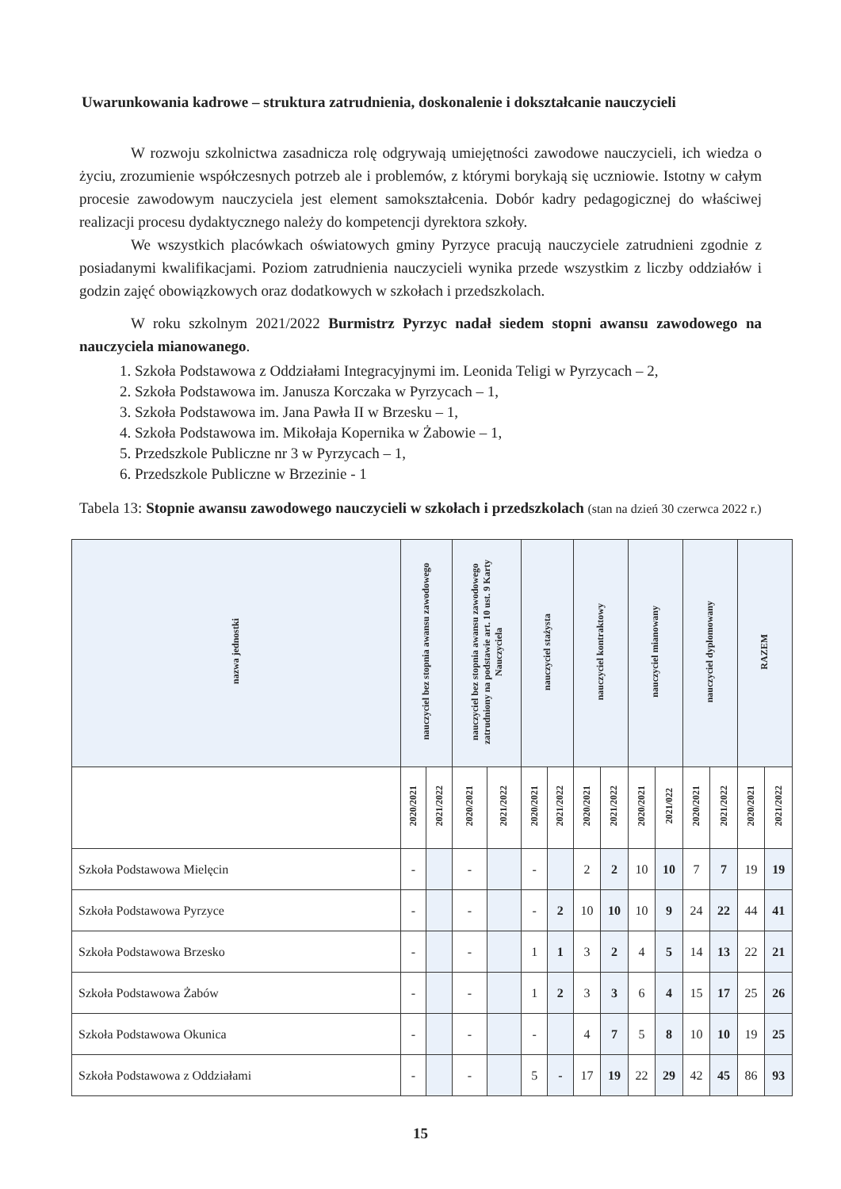Uwarunkowania kadrowe – struktura zatrudnienia, doskonalenie i dokształcanie nauczycieli
W rozwoju szkolnictwa zasadnicza rolę odgrywają umiejętności zawodowe nauczycieli, ich wiedza o życiu, zrozumienie współczesnych potrzeb ale i problemów, z którymi borykają się uczniowie. Istotny w całym procesie zawodowym nauczyciela jest element samokształcenia. Dobór kadry pedagogicznej do właściwej realizacji procesu dydaktycznego należy do kompetencji dyrektora szkoły.
We wszystkich placówkach oświatowych gminy Pyrzyce pracują nauczyciele zatrudnieni zgodnie z posiadanymi kwalifikacjami. Poziom zatrudnienia nauczycieli wynika przede wszystkim z liczby oddziałów i godzin zajęć obowiązkowych oraz dodatkowych w szkołach i przedszkolach.
W roku szkolnym 2021/2022 Burmistrz Pyrzyc nadał siedem stopni awansu zawodowego na nauczyciela mianowanego.
1. Szkoła Podstawowa z Oddziałami Integracyjnymi im. Leonida Teligi w Pyrzycach – 2,
2. Szkoła Podstawowa im. Janusza Korczaka w Pyrzycach – 1,
3. Szkoła Podstawowa im. Jana Pawła II w Brzesku – 1,
4. Szkoła Podstawowa im. Mikołaja Kopernika w Żabowie – 1,
5. Przedszkole Publiczne nr 3 w Pyrzycach – 1,
6. Przedszkole Publiczne w Brzezinie - 1
Tabela 13: Stopnie awansu zawodowego nauczycieli w szkołach i przedszkolach (stan na dzień 30 czerwca 2022 r.)
| nazwa jednostki | nauczyciel bez stopnia awansu zawodowego | | nauczyciel bez stopnia awansu zawodowego zatrudniony na podstawie art. 10 ust. 9 Karty Nauczyciela | | nauczyciel stażysta | | nauczyciel kontraktowy | | nauczyciel mianowany | | nauczyciel dyplomowany | | RAZEM | |
| --- | --- | --- | --- | --- | --- | --- | --- | --- | --- | --- | --- | --- | --- | --- |
| | 2020/2021 | 2021/2022 | 2020/2021 | 2021/2022 | 2020/2021 | 2021/2022 | 2020/2021 | 2021/2022 | 2020/2021 | 2021/022 | 2020/2021 | 2021/2022 | 2020/2021 | 2021/2022 |
| Szkoła Podstawowa Mielęcin | - | | - | | - | | 2 | 2 | 10 | 10 | 7 | 7 | 19 | 19 |
| Szkoła Podstawowa Pyrzyce | - | | - | | - | 2 | 10 | 10 | 10 | 9 | 24 | 22 | 44 | 41 |
| Szkoła Podstawowa Brzesko | - | | - | | 1 | 1 | 3 | 2 | 4 | 5 | 14 | 13 | 22 | 21 |
| Szkoła Podstawowa Żabów | - | | - | | 1 | 2 | 3 | 3 | 6 | 4 | 15 | 17 | 25 | 26 |
| Szkoła Podstawowa Okunica | - | | - | | - | | 4 | 7 | 5 | 8 | 10 | 10 | 19 | 25 |
| Szkoła Podstawowa z Oddziałami | - | | - | | 5 | - | 17 | 19 | 22 | 29 | 42 | 45 | 86 | 93 |
15